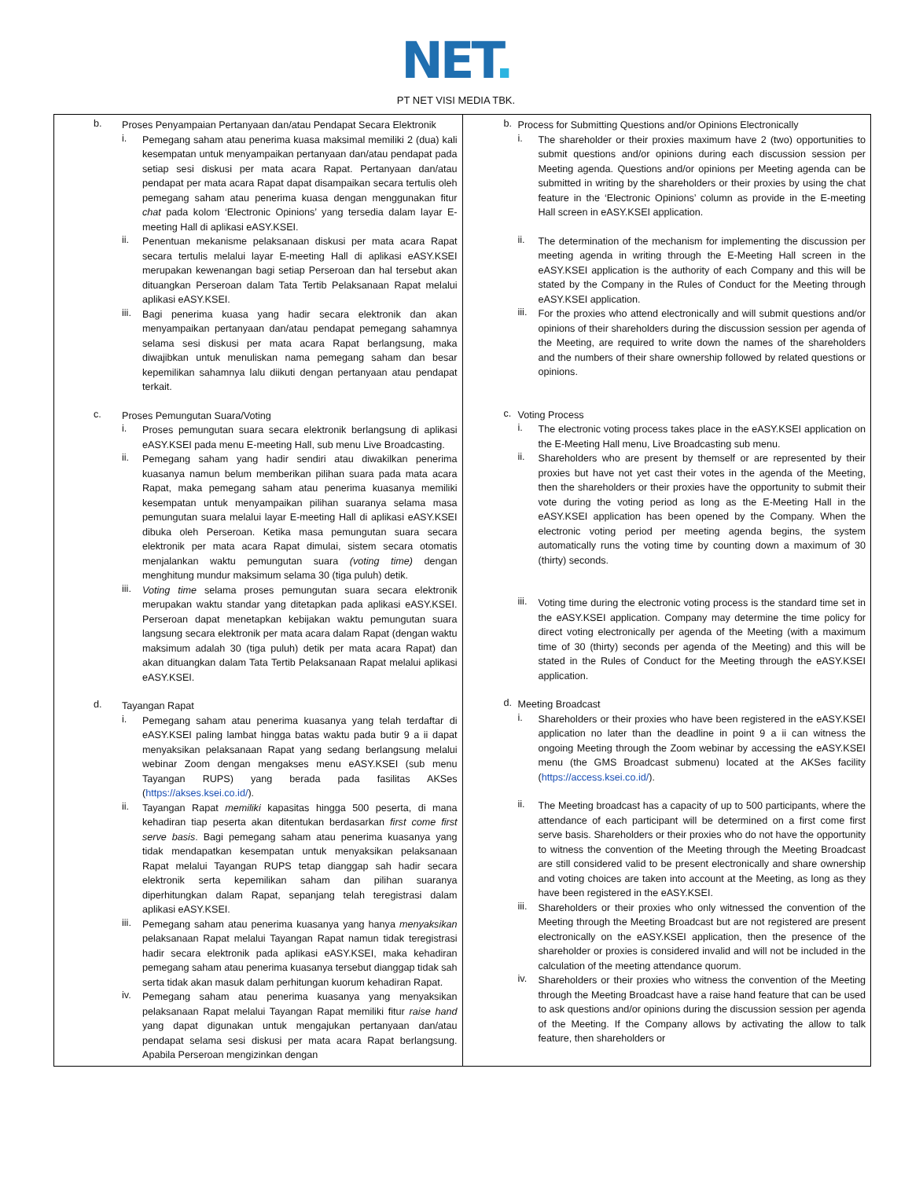NET.
PT NET VISI MEDIA TBK.
| b. Proses Penyampaian Pertanyaan dan/atau Pendapat Secara Elektronik i. Pemegang saham atau penerima kuasa maksimal memiliki 2 (dua) kali kesempatan untuk menyampaikan pertanyaan dan/atau pendapat pada setiap sesi diskusi per mata acara Rapat. Pertanyaan dan/atau pendapat per mata acara Rapat dapat disampaikan secara tertulis oleh pemegang saham atau penerima kuasa dengan menggunakan fitur chat pada kolom ‘Electronic Opinions’ yang tersedia dalam layar E-meeting Hall di aplikasi eASY.KSEI. ii. Penentuan mekanisme pelaksanaan diskusi per mata acara Rapat secara tertulis melalui layar E-meeting Hall di aplikasi eASY.KSEI merupakan kewenangan bagi setiap Perseroan dan hal tersebut akan dituangkan Perseroan dalam Tata Tertib Pelaksanaan Rapat melalui aplikasi eASY.KSEI. iii. Bagi penerima kuasa yang hadir secara elektronik dan akan menyampaikan pertanyaan dan/atau pendapat pemegang sahamnya selama sesi diskusi per mata acara Rapat berlangsung, maka diwajibkan untuk menuliskan nama pemegang saham dan besar kepemilikan sahamnya lalu diikuti dengan pertanyaan atau pendapat terkait. c. Proses Pemungutan Suara/Voting i. Proses pemungutan suara secara elektronik berlangsung di aplikasi eASY.KSEI pada menu E-meeting Hall, sub menu Live Broadcasting. ii. Pemegang saham yang hadir sendiri atau diwakilkan penerima kuasanya namun belum memberikan pilihan suara pada mata acara Rapat, maka pemegang saham atau penerima kuasanya memiliki kesempatan untuk menyampaikan pilihan suaranya selama masa pemungutan suara melalui layar E-meeting Hall di aplikasi eASY.KSEI dibuka oleh Perseroan. Ketika masa pemungutan suara secara elektronik per mata acara Rapat dimulai, sistem secara otomatis menjalankan waktu pemungutan suara (voting time) dengan menghitung mundur maksimum selama 30 (tiga puluh) detik. iii. Voting time selama proses pemungutan suara secara elektronik merupakan waktu standar yang ditetapkan pada aplikasi eASY.KSEI. Perseroan dapat menetapkan kebijakan waktu pemungutan suara langsung secara elektronik per mata acara dalam Rapat (dengan waktu maksimum adalah 30 (tiga puluh) detik per mata acara Rapat) dan akan dituangkan dalam Tata Tertib Pelaksanaan Rapat melalui aplikasi eASY.KSEI. d. Tayangan Rapat i. Pemegang saham atau penerima kuasanya yang telah terdaftar di eASY.KSEI paling lambat hingga batas waktu pada butir 9 a ii dapat menyaksikan pelaksanaan Rapat yang sedang berlangsung melalui webinar Zoom dengan mengakses menu eASY.KSEI (sub menu Tayangan RUPS) yang berada pada fasilitas AKSes ( https://akses.ksei.co.id/ ). ii. Tayangan Rapat memiliki kapasitas hingga 500 peserta, di mana kehadiran tiap peserta akan ditentukan berdasarkan first come first serve basis . Bagi pemegang saham atau penerima kuasanya yang tidak mendapatkan kesempatan untuk menyaksikan pelaksanaan Rapat melalui Tayangan RUPS tetap dianggap sah hadir secara elektronik serta kepemilikan saham dan pilihan suaranya diperhitungkan dalam Rapat, sepanjang telah teregistrasi dalam aplikasi eASY.KSEI. iii. Pemegang saham atau penerima kuasanya yang hanya menyaksikan pelaksanaan Rapat melalui Tayangan Rapat namun tidak teregistrasi hadir secara elektronik pada aplikasi eASY.KSEI, maka kehadiran pemegang saham atau penerima kuasanya tersebut dianggap tidak sah serta tidak akan masuk dalam perhitungan kuorum kehadiran Rapat. iv. Pemegang saham atau penerima kuasanya yang menyaksikan pelaksanaan Rapat melalui Tayangan Rapat memiliki fitur raise hand yang dapat digunakan untuk mengajukan pertanyaan dan/atau pendapat selama sesi diskusi per mata acara Rapat berlangsung. Apabila Perseroan mengizinkan dengan | b. Process for Submitting Questions and/or Opinions Electronically i. The shareholder or their proxies maximum have 2 (two) opportunities to submit questions and/or opinions during each discussion session per Meeting agenda. Questions and/or opinions per Meeting agenda can be submitted in writing by the shareholders or their proxies by using the chat feature in the ‘Electronic Opinions’ column as provide in the E-meeting Hall screen in eASY.KSEI application. ii. The determination of the mechanism for implementing the discussion per meeting agenda in writing through the E-Meeting Hall screen in the eASY.KSEI application is the authority of each Company and this will be stated by the Company in the Rules of Conduct for the Meeting through eASY.KSEI application. iii. For the proxies who attend electronically and will submit questions and/or opinions of their shareholders during the discussion session per agenda of the Meeting, are required to write down the names of the shareholders and the numbers of their share ownership followed by related questions or opinions. c. Voting Process i. The electronic voting process takes place in the eASY.KSEI application on the E-Meeting Hall menu, Live Broadcasting sub menu. ii. Shareholders who are present by themself or are represented by their proxies but have not yet cast their votes in the agenda of the Meeting, then the shareholders or their proxies have the opportunity to submit their vote during the voting period as long as the E-Meeting Hall in the eASY.KSEI application has been opened by the Company. When the electronic voting period per meeting agenda begins, the system automatically runs the voting time by counting down a maximum of 30 (thirty) seconds. iii. Voting time during the electronic voting process is the standard time set in the eASY.KSEI application. Company may determine the time policy for direct voting electronically per agenda of the Meeting (with a maximum time of 30 (thirty) seconds per agenda of the Meeting) and this will be stated in the Rules of Conduct for the Meeting through the eASY.KSEI application. d. Meeting Broadcast i. Shareholders or their proxies who have been registered in the eASY.KSEI application no later than the deadline in point 9 a ii can witness the ongoing Meeting through the Zoom webinar by accessing the eASY.KSEI menu (the GMS Broadcast submenu) located at the AKSes facility ( https://access.ksei.co.id/ ). ii. The Meeting broadcast has a capacity of up to 500 participants, where the attendance of each participant will be determined on a first come first serve basis. Shareholders or their proxies who do not have the opportunity to witness the convention of the Meeting through the Meeting Broadcast are still considered valid to be present electronically and share ownership and voting choices are taken into account at the Meeting, as long as they have been registered in the eASY.KSEI. iii. Shareholders or their proxies who only witnessed the convention of the Meeting through the Meeting Broadcast but are not registered are present electronically on the eASY.KSEI application, then the presence of the shareholder or proxies is considered invalid and will not be included in the calculation of the meeting attendance quorum. iv. Shareholders or their proxies who witness the convention of the Meeting through the Meeting Broadcast have a raise hand feature that can be used to ask questions and/or opinions during the discussion session per agenda of the Meeting. If the Company allows by activating the allow to talk feature, then shareholders or |